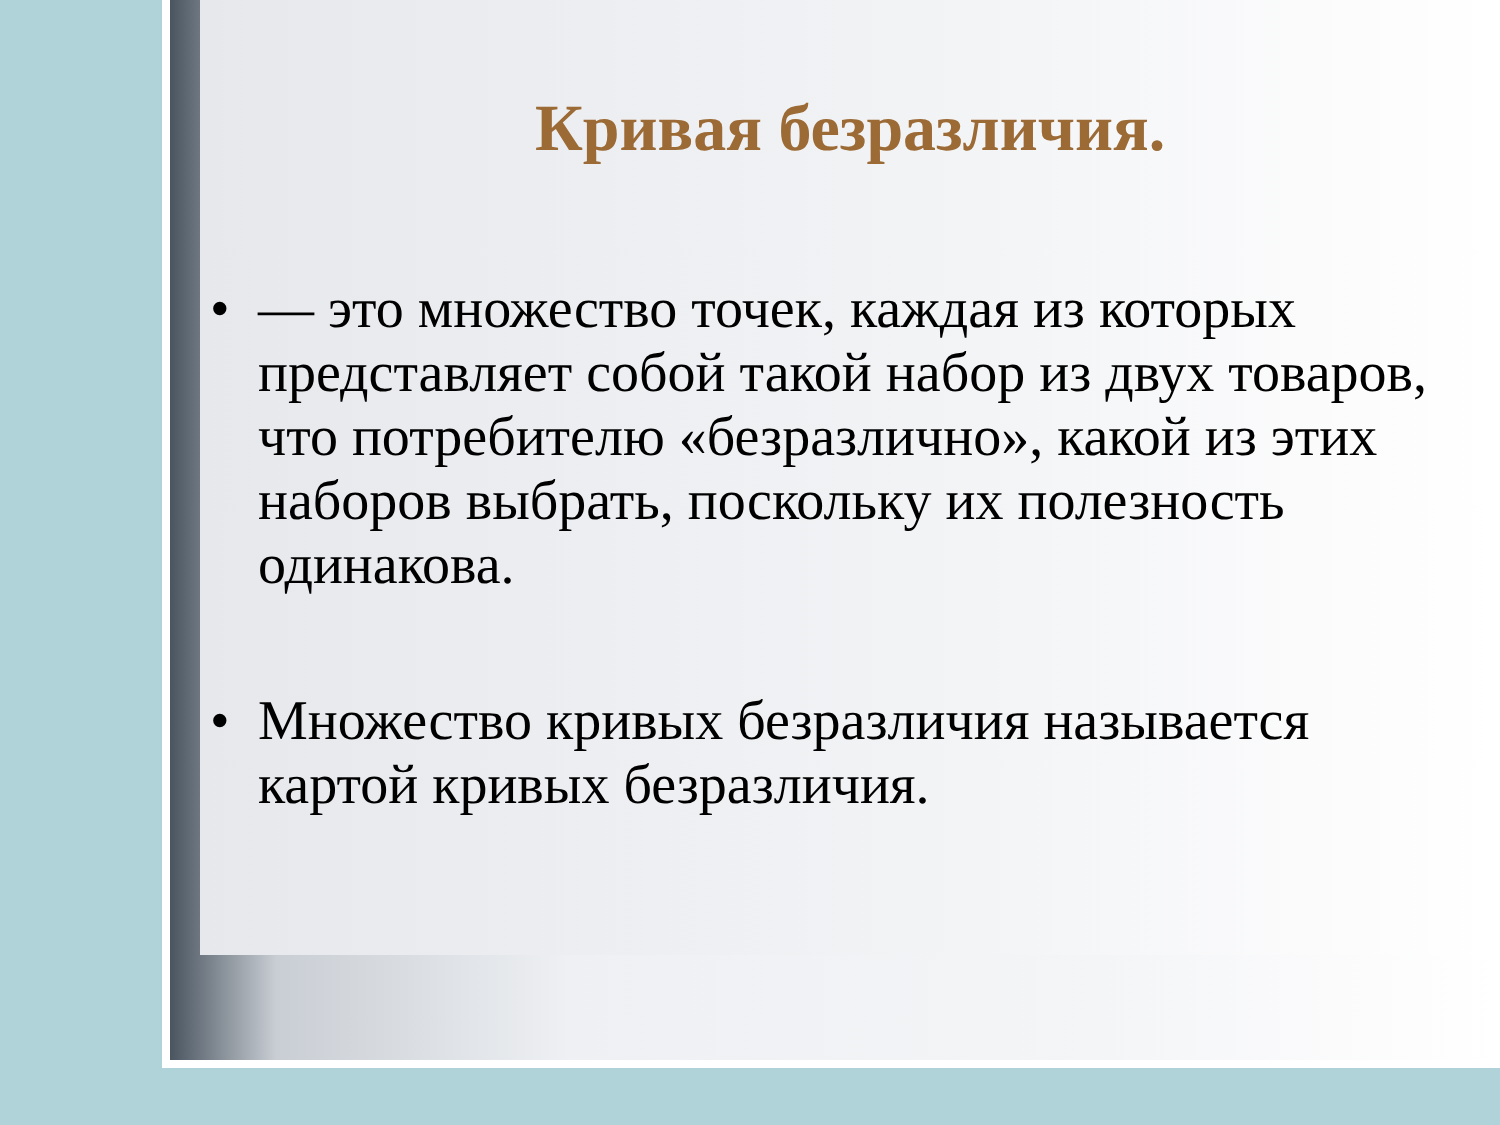Кривая безразличия.
• — это множество точек, каждая из которых представляет собой такой набор из двух товаров, что потребителю «безразлично», какой из этих наборов выбрать, поскольку их полезность одинакова.
• Множество кривых безразличия называется картой кривых безразличия.